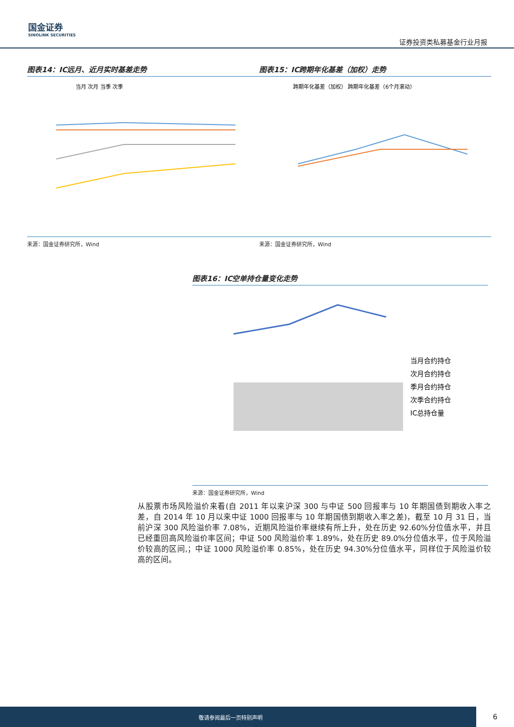国金证券
SINOLINK SECURITIES
证券投资类私募基金行业月报
图表14：IC远月、近月实时基差走势
当月 次月 当季 次季
来源：国金证券研究所，Wind
图表15：IC跨期年化基差（加权）走势
跨期年化基差（加权） 跨期年化基差（6个月滚动）
来源：国金证券研究所，Wind
图表16：IC空单持仓量变化走势
当月合约持仓
次月合约持仓
季月合约持仓
次季合约持仓
IC总持仓量
来源：国金证券研究所，Wind
从股票市场风险溢价来看(自 2011 年以来沪深 300 与中证 500 回报率与 10 年期国债到期收入率之差，自 2014 年 10 月以来中证 1000 回报率与 10 年期国债到期收入率之差)，截至 10 月 31 日，当前沪深 300 风险溢价率 7.08%，近期风险溢价率继续有所上升，处在历史 92.60%分位值水平，并且已经重回高风险溢价率区间；中证 500 风险溢价率 1.89%，处在历史 89.0%分位值水平，位于风险溢价较高的区间,；中证 1000 风险溢价率 0.85%，处在历史 94.30%分位值水平，同样位于风险溢价较高的区间。
敬请参阅最后一页特别声明
6